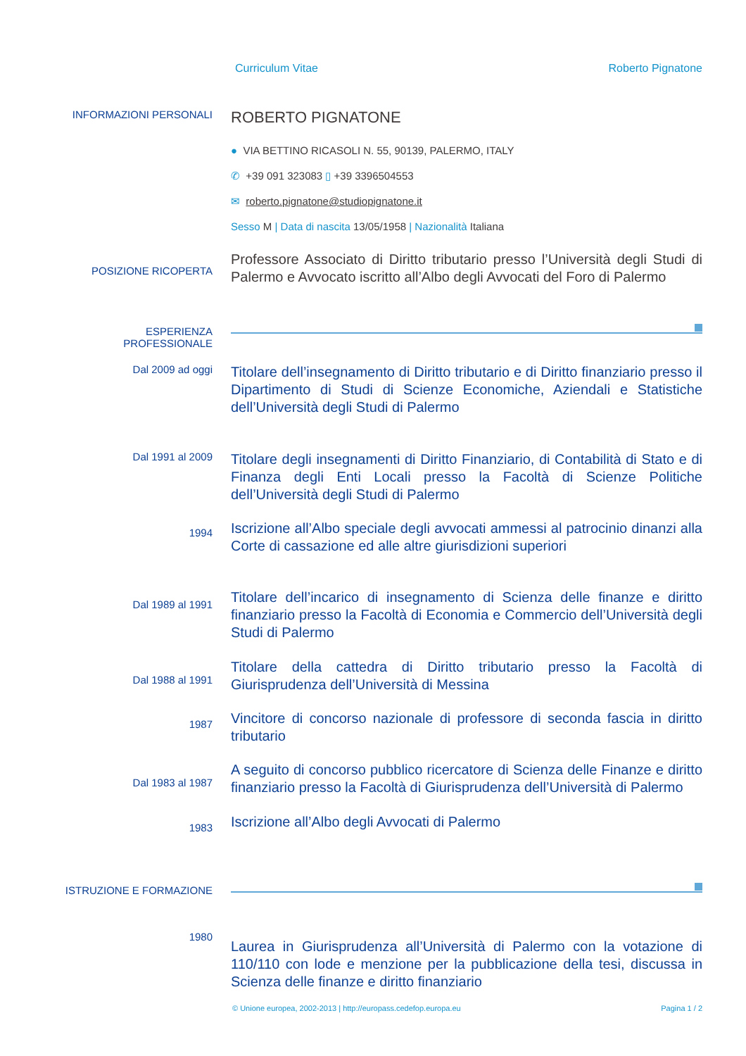Curriculum Vitae Roberto Pignatone
INFORMAZIONI PERSONALI
ROBERTO PIGNATONE
● VIA BETTINO RICASOLI N. 55, 90139, PALERMO, ITALY
✆ +39 091 323083 ▯ +39 3396504553
✉ roberto.pignatone@studiopignatone.it
Sesso M | Data di nascita 13/05/1958 | Nazionalità Italiana
POSIZIONE RICOPERTA
Professore Associato di Diritto tributario presso l’Università degli Studi di Palermo e Avvocato iscritto all’Albo degli Avvocati del Foro di Palermo
ESPERIENZA
PROFESSIONALE
Dal 2009 ad oggi
Titolare dell’insegnamento di Diritto tributario e di Diritto finanziario presso il Dipartimento di Studi di Scienze Economiche, Aziendali e Statistiche dell’Università degli Studi di Palermo
Dal 1991 al 2009
Titolare degli insegnamenti di Diritto Finanziario, di Contabilità di Stato e di Finanza degli Enti Locali presso la Facoltà di Scienze Politiche dell’Università degli Studi di Palermo
1994
Iscrizione all’Albo speciale degli avvocati ammessi al patrocinio dinanzi alla Corte di cassazione ed alle altre giurisdizioni superiori
Dal 1989 al 1991
Titolare dell’incarico di insegnamento di Scienza delle finanze e diritto finanziario presso la Facoltà di Economia e Commercio dell’Università degli Studi di Palermo
Dal 1988 al 1991
Titolare della cattedra di Diritto tributario presso la Facoltà di Giurisprudenza dell’Università di Messina
1987
Vincitore di concorso nazionale di professore di seconda fascia in diritto tributario
Dal 1983 al 1987
A seguito di concorso pubblico ricercatore di Scienza delle Finanze e diritto finanziario presso la Facoltà di Giurisprudenza dell’Università di Palermo
1983
Iscrizione all’Albo degli Avvocati di Palermo
ISTRUZIONE E FORMAZIONE
1980
Laurea in Giurisprudenza all’Università di Palermo con la votazione di 110/110 con lode e menzione per la pubblicazione della tesi, discussa in Scienza delle finanze e diritto finanziario
© Unione europea, 2002-2013 | http://europass.cedefop.europa.eu Pagina 1 / 2